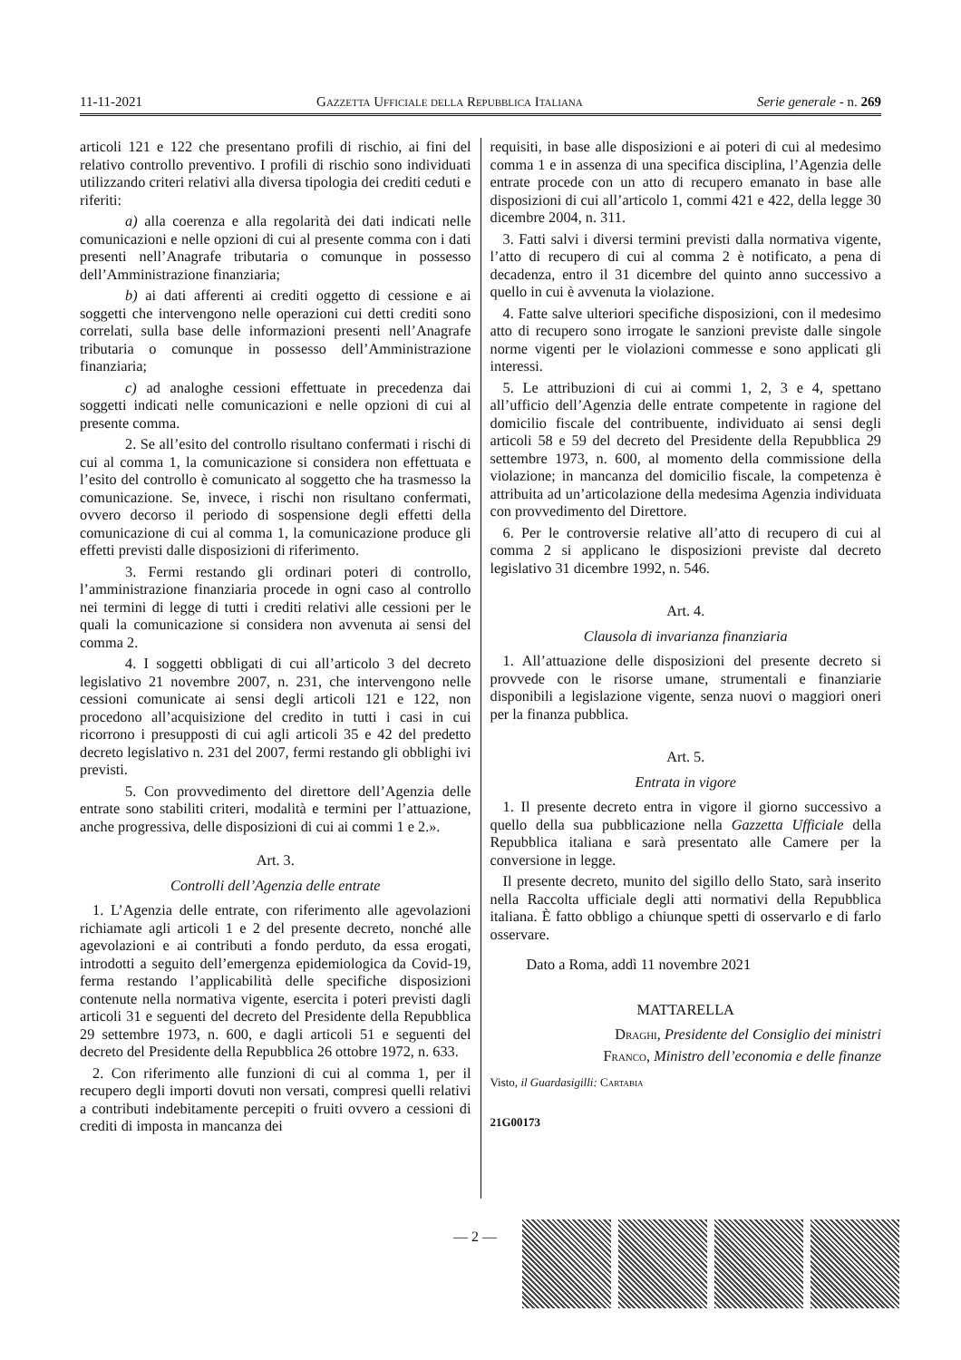11-11-2021 Gazzetta Ufficiale della Repubblica Italiana Serie generale - n. 269
articoli 121 e 122 che presentano profili di rischio, ai fini del relativo controllo preventivo. I profili di rischio sono individuati utilizzando criteri relativi alla diversa tipologia dei crediti ceduti e riferiti:
a) alla coerenza e alla regolarità dei dati indicati nelle comunicazioni e nelle opzioni di cui al presente comma con i dati presenti nell’Anagrafe tributaria o comunque in possesso dell’Amministrazione finanziaria;
b) ai dati afferenti ai crediti oggetto di cessione e ai soggetti che intervengono nelle operazioni cui detti crediti sono correlati, sulla base delle informazioni presenti nell’Anagrafe tributaria o comunque in possesso dell’Amministrazione finanziaria;
c) ad analoghe cessioni effettuate in precedenza dai soggetti indicati nelle comunicazioni e nelle opzioni di cui al presente comma.
2. Se all’esito del controllo risultano confermati i rischi di cui al comma 1, la comunicazione si considera non effettuata e l’esito del controllo è comunicato al soggetto che ha trasmesso la comunicazione. Se, invece, i rischi non risultano confermati, ovvero decorso il periodo di sospensione degli effetti della comunicazione di cui al comma 1, la comunicazione produce gli effetti previsti dalle disposizioni di riferimento.
3. Fermi restando gli ordinari poteri di controllo, l’amministrazione finanziaria procede in ogni caso al controllo nei termini di legge di tutti i crediti relativi alle cessioni per le quali la comunicazione si considera non avvenuta ai sensi del comma 2.
4. I soggetti obbligati di cui all’articolo 3 del decreto legislativo 21 novembre 2007, n. 231, che intervengono nelle cessioni comunicate ai sensi degli articoli 121 e 122, non procedono all’acquisizione del credito in tutti i casi in cui ricorrono i presupposti di cui agli articoli 35 e 42 del predetto decreto legislativo n. 231 del 2007, fermi restando gli obblighi ivi previsti.
5. Con provvedimento del direttore dell’Agenzia delle entrate sono stabiliti criteri, modalità e termini per l’attuazione, anche progressiva, delle disposizioni di cui ai commi 1 e 2.».
Art. 3.
Controlli dell’Agenzia delle entrate
1. L’Agenzia delle entrate, con riferimento alle agevolazioni richiamate agli articoli 1 e 2 del presente decreto, nonché alle agevolazioni e ai contributi a fondo perduto, da essa erogati, introdotti a seguito dell’emergenza epidemiologica da Covid-19, ferma restando l’applicabilità delle specifiche disposizioni contenute nella normativa vigente, esercita i poteri previsti dagli articoli 31 e seguenti del decreto del Presidente della Repubblica 29 settembre 1973, n. 600, e dagli articoli 51 e seguenti del decreto del Presidente della Repubblica 26 ottobre 1972, n. 633.
2. Con riferimento alle funzioni di cui al comma 1, per il recupero degli importi dovuti non versati, compresi quelli relativi a contributi indebitamente percepiti o fruiti ovvero a cessioni di crediti di imposta in mancanza dei
requisiti, in base alle disposizioni e ai poteri di cui al medesimo comma 1 e in assenza di una specifica disciplina, l’Agenzia delle entrate procede con un atto di recupero emanato in base alle disposizioni di cui all’articolo 1, commi 421 e 422, della legge 30 dicembre 2004, n. 311.
3. Fatti salvi i diversi termini previsti dalla normativa vigente, l’atto di recupero di cui al comma 2 è notificato, a pena di decadenza, entro il 31 dicembre del quinto anno successivo a quello in cui è avvenuta la violazione.
4. Fatte salve ulteriori specifiche disposizioni, con il medesimo atto di recupero sono irrogate le sanzioni previste dalle singole norme vigenti per le violazioni commesse e sono applicati gli interessi.
5. Le attribuzioni di cui ai commi 1, 2, 3 e 4, spettano all’ufficio dell’Agenzia delle entrate competente in ragione del domicilio fiscale del contribuente, individuato ai sensi degli articoli 58 e 59 del decreto del Presidente della Repubblica 29 settembre 1973, n. 600, al momento della commissione della violazione; in mancanza del domicilio fiscale, la competenza è attribuita ad un’articolazione della medesima Agenzia individuata con provvedimento del Direttore.
6. Per le controversie relative all’atto di recupero di cui al comma 2 si applicano le disposizioni previste dal decreto legislativo 31 dicembre 1992, n. 546.
Art. 4.
Clausola di invarianza finanziaria
1. All’attuazione delle disposizioni del presente decreto si provvede con le risorse umane, strumentali e finanziarie disponibili a legislazione vigente, senza nuovi o maggiori oneri per la finanza pubblica.
Art. 5.
Entrata in vigore
1. Il presente decreto entra in vigore il giorno successivo a quello della sua pubblicazione nella Gazzetta Ufficiale della Repubblica italiana e sarà presentato alle Camere per la conversione in legge.
Il presente decreto, munito del sigillo dello Stato, sarà inserito nella Raccolta ufficiale degli atti normativi della Repubblica italiana. È fatto obbligo a chiunque spetti di osservarlo e di farlo osservare.
Dato a Roma, addì 11 novembre 2021
MATTARELLA
Draghi, Presidente del Consiglio dei ministri
Franco, Ministro dell’economia e delle finanze
Visto, il Guardasigilli: Cartabia
21G00173
— 2 —